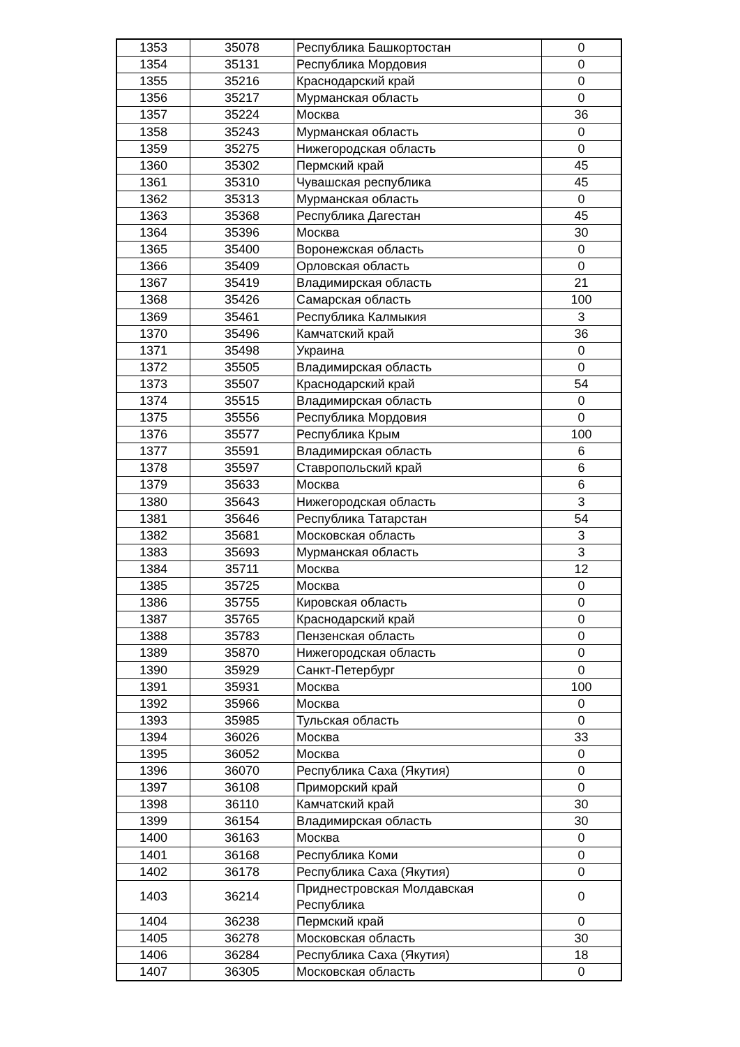| 1353 | 35078 | Республика Башкортостан | 0 |
| 1354 | 35131 | Республика Мордовия | 0 |
| 1355 | 35216 | Краснодарский край | 0 |
| 1356 | 35217 | Мурманская область | 0 |
| 1357 | 35224 | Москва | 36 |
| 1358 | 35243 | Мурманская область | 0 |
| 1359 | 35275 | Нижегородская область | 0 |
| 1360 | 35302 | Пермский край | 45 |
| 1361 | 35310 | Чувашская республика | 45 |
| 1362 | 35313 | Мурманская область | 0 |
| 1363 | 35368 | Республика Дагестан | 45 |
| 1364 | 35396 | Москва | 30 |
| 1365 | 35400 | Воронежская область | 0 |
| 1366 | 35409 | Орловская область | 0 |
| 1367 | 35419 | Владимирская область | 21 |
| 1368 | 35426 | Самарская область | 100 |
| 1369 | 35461 | Республика Калмыкия | 3 |
| 1370 | 35496 | Камчатский край | 36 |
| 1371 | 35498 | Украина | 0 |
| 1372 | 35505 | Владимирская область | 0 |
| 1373 | 35507 | Краснодарский край | 54 |
| 1374 | 35515 | Владимирская область | 0 |
| 1375 | 35556 | Республика Мордовия | 0 |
| 1376 | 35577 | Республика Крым | 100 |
| 1377 | 35591 | Владимирская область | 6 |
| 1378 | 35597 | Ставропольский край | 6 |
| 1379 | 35633 | Москва | 6 |
| 1380 | 35643 | Нижегородская область | 3 |
| 1381 | 35646 | Республика Татарстан | 54 |
| 1382 | 35681 | Московская область | 3 |
| 1383 | 35693 | Мурманская область | 3 |
| 1384 | 35711 | Москва | 12 |
| 1385 | 35725 | Москва | 0 |
| 1386 | 35755 | Кировская область | 0 |
| 1387 | 35765 | Краснодарский край | 0 |
| 1388 | 35783 | Пензенская область | 0 |
| 1389 | 35870 | Нижегородская область | 0 |
| 1390 | 35929 | Санкт-Петербург | 0 |
| 1391 | 35931 | Москва | 100 |
| 1392 | 35966 | Москва | 0 |
| 1393 | 35985 | Тульская область | 0 |
| 1394 | 36026 | Москва | 33 |
| 1395 | 36052 | Москва | 0 |
| 1396 | 36070 | Республика Саха (Якутия) | 0 |
| 1397 | 36108 | Приморский край | 0 |
| 1398 | 36110 | Камчатский край | 30 |
| 1399 | 36154 | Владимирская область | 30 |
| 1400 | 36163 | Москва | 0 |
| 1401 | 36168 | Республика Коми | 0 |
| 1402 | 36178 | Республика Саха (Якутия) | 0 |
| 1403 | 36214 | Приднестровская Молдавская Республика | 0 |
| 1404 | 36238 | Пермский край | 0 |
| 1405 | 36278 | Московская область | 30 |
| 1406 | 36284 | Республика Саха (Якутия) | 18 |
| 1407 | 36305 | Московская область | 0 |